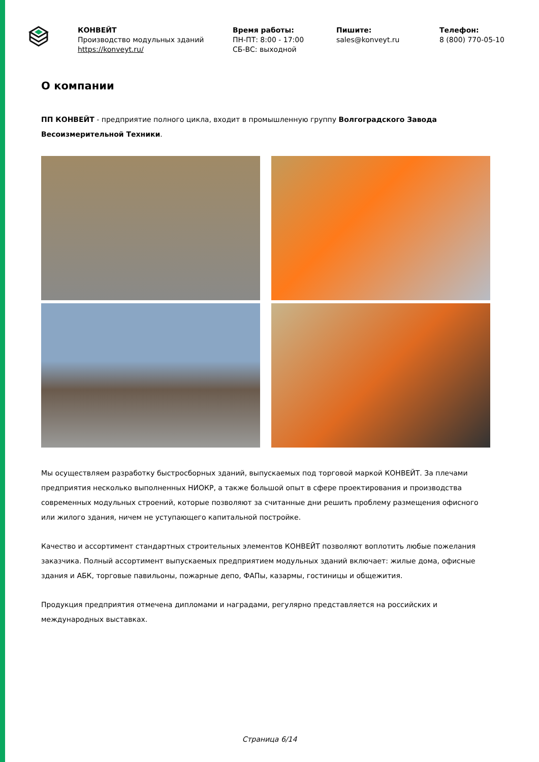КОНВЕЙТ
Производство модульных зданий
https://konveyt.ru/
Время работы:
ПН-ПТ: 8:00 - 17:00
СБ-ВС: выходной
Пишите:
sales@konveyt.ru
Телефон:
8 (800) 770-05-10
О компании
ПП КОНВЕЙТ - предприятие полного цикла, входит в промышленную группу Волгоградского Завода Весоизмерительной Техники.
Мы осуществляем разработку быстросборных зданий, выпускаемых под торговой маркой КОНВЕЙТ. За плечами предприятия несколько выполненных НИОКР, а также большой опыт в сфере проектирования и производства современных модульных строений, которые позволяют за считанные дни решить проблему размещения офисного или жилого здания, ничем не уступающего капитальной постройке.
Качество и ассортимент стандартных строительных элементов КОНВЕЙТ позволяют воплотить любые пожелания заказчика. Полный ассортимент выпускаемых предприятием модульных зданий включает: жилые дома, офисные здания и АБК, торговые павильоны, пожарные депо, ФАПы, казармы, гостиницы и общежития.
Продукция предприятия отмечена дипломами и наградами, регулярно представляется на российских и международных выставках.
Страница 6/14